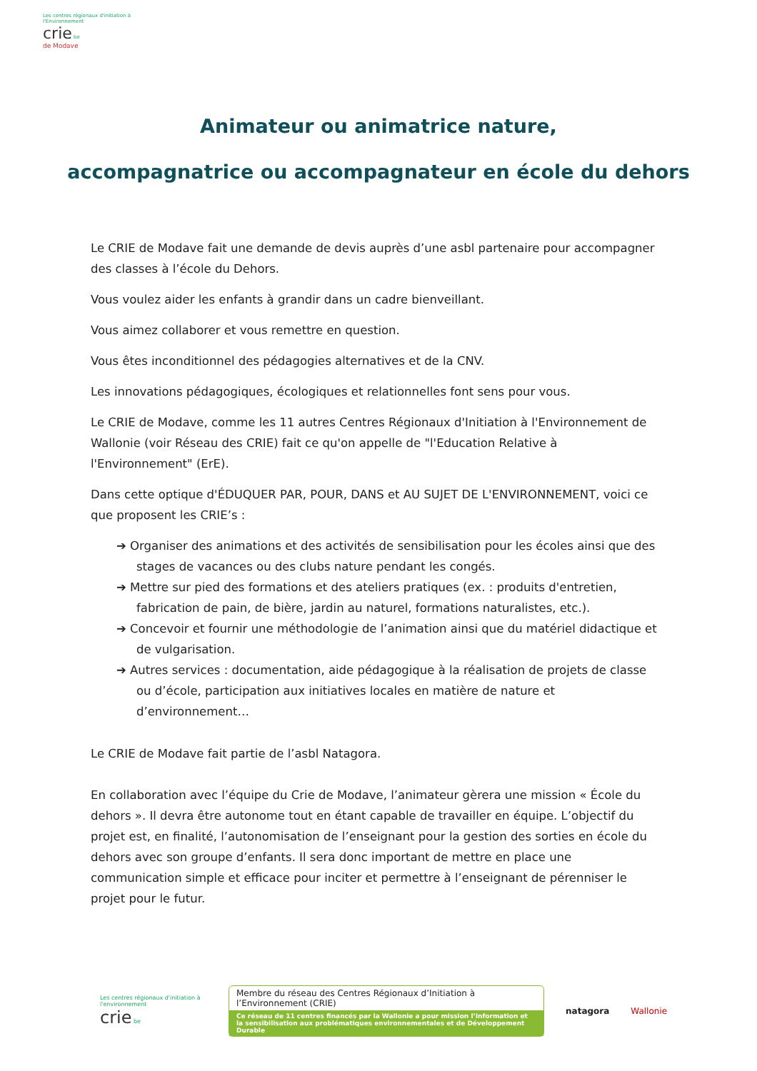Les centres régionaux d'initiation à l'Environnement
crie be
de Modave
Animateur ou animatrice nature,
accompagnatrice ou accompagnateur en école du dehors
Le CRIE de Modave fait une demande de devis auprès d’une asbl partenaire pour accompagner des classes à l’école du Dehors.
Vous voulez aider les enfants à grandir dans un cadre bienveillant.
Vous aimez collaborer et vous remettre en question.
Vous êtes inconditionnel des pédagogies alternatives et de la CNV.
Les innovations pédagogiques, écologiques et relationnelles font sens pour vous.
Le CRIE de Modave, comme les 11 autres Centres Régionaux d'Initiation à l'Environnement de Wallonie (voir Réseau des CRIE) fait ce qu'on appelle de "l'Education Relative à l'Environnement" (ErE).
Dans cette optique d'ÉDUQUER PAR, POUR, DANS et AU SUJET DE L'ENVIRONNEMENT, voici ce que proposent les CRIE’s :
➔ Organiser des animations et des activités de sensibilisation pour les écoles ainsi que des stages de vacances ou des clubs nature pendant les congés.
➔ Mettre sur pied des formations et des ateliers pratiques (ex. : produits d'entretien, fabrication de pain, de bière, jardin au naturel, formations naturalistes, etc.).
➔ Concevoir et fournir une méthodologie de l’animation ainsi que du matériel didactique et de vulgarisation.
➔ Autres services : documentation, aide pédagogique à la réalisation de projets de classe ou d’école, participation aux initiatives locales en matière de nature et d’environnement…
Le CRIE de Modave fait partie de l’asbl Natagora.
En collaboration avec l’équipe du Crie de Modave, l’animateur gèrera une mission « École du dehors ». Il devra être autonome tout en étant capable de travailler en équipe. L’objectif du projet est, en finalité, l’autonomisation de l’enseignant pour la gestion des sorties en école du dehors avec son groupe d’enfants. Il sera donc important de mettre en place une communication simple et efficace pour inciter et permettre à l’enseignant de pérenniser le projet pour le futur.
Les centres régionaux d'initiation à l'environnement
crie be
Membre du réseau des Centres Régionaux d’Initiation à l’Environnement (CRIE)
Ce réseau de 11 centres financés par la Wallonie a pour mission l’information et la sensibilisation aux problématiques environnementales et de Développement Durable
natagora Wallonie